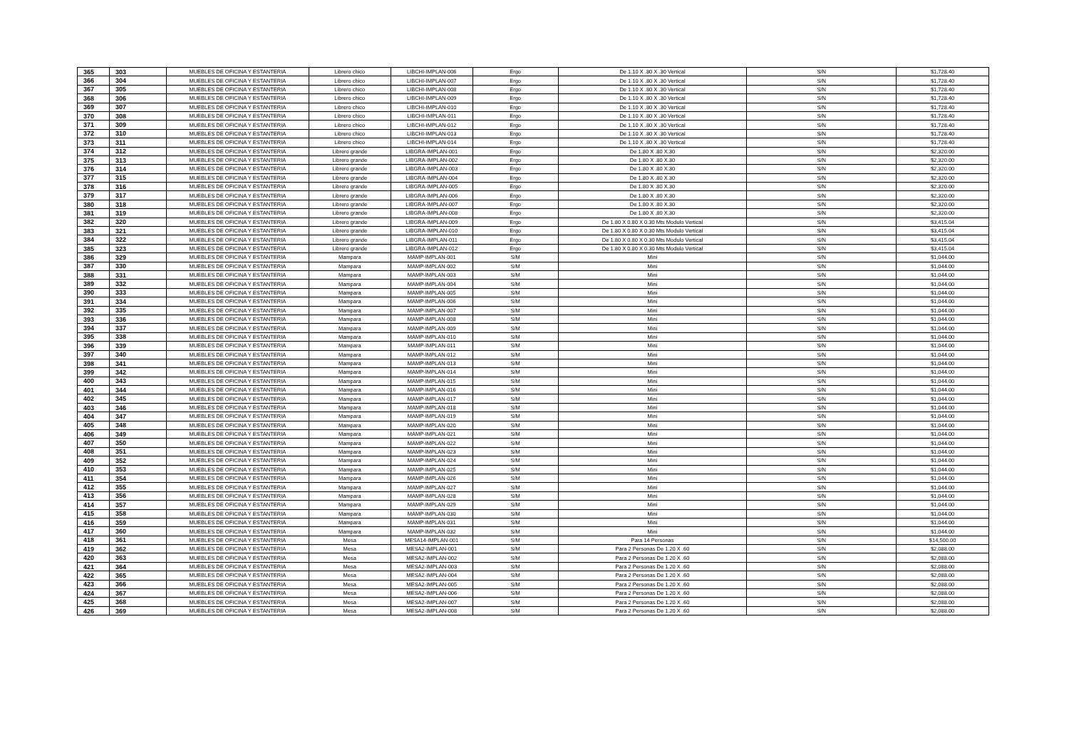| 365 | 303 | MUEBLES DE OFICINA Y ESTANTERIA | Librero chico | LIBCHI-IMPLAN-006 | Ergo | De 1.10 X .80 X .30 Vertical | S/N | $1,728.40 |
| 366 | 304 | MUEBLES DE OFICINA Y ESTANTERIA | Librero chico | LIBCHI-IMPLAN-007 | Ergo | De 1.10 X .80 X .30 Vertical | S/N | $1,728.40 |
| 367 | 305 | MUEBLES DE OFICINA Y ESTANTERIA | Librero chico | LIBCHI-IMPLAN-008 | Ergo | De 1.10 X .80 X .30 Vertical | S/N | $1,728.40 |
| 368 | 306 | MUEBLES DE OFICINA Y ESTANTERIA | Librero chico | LIBCHI-IMPLAN-009 | Ergo | De 1.10 X .80 X .30 Vertical | S/N | $1,728.40 |
| 369 | 307 | MUEBLES DE OFICINA Y ESTANTERIA | Librero chico | LIBCHI-IMPLAN-010 | Ergo | De 1.10 X .80 X .30 Vertical | S/N | $1,728.40 |
| 370 | 308 | MUEBLES DE OFICINA Y ESTANTERIA | Librero chico | LIBCHI-IMPLAN-011 | Ergo | De 1.10 X .80 X .30 Vertical | S/N | $1,728.40 |
| 371 | 309 | MUEBLES DE OFICINA Y ESTANTERIA | Librero chico | LIBCHI-IMPLAN-012 | Ergo | De 1.10 X .80 X .30 Vertical | S/N | $1,728.40 |
| 372 | 310 | MUEBLES DE OFICINA Y ESTANTERIA | Librero chico | LIBCHI-IMPLAN-013 | Ergo | De 1.10 X .80 X .30 Vertical | S/N | $1,728.40 |
| 373 | 311 | MUEBLES DE OFICINA Y ESTANTERIA | Librero chico | LIBCHI-IMPLAN-014 | Ergo | De 1.10 X .80 X .30 Vertical | S/N | $1,728.40 |
| 374 | 312 | MUEBLES DE OFICINA Y ESTANTERIA | Librero grande | LIBGRA-IMPLAN-001 | Ergo | De 1.80 X .80 X.30 | S/N | $2,320.00 |
| 375 | 313 | MUEBLES DE OFICINA Y ESTANTERIA | Librero grande | LIBGRA-IMPLAN-002 | Ergo | De 1.80 X .80 X.30 | S/N | $2,320.00 |
| 376 | 314 | MUEBLES DE OFICINA Y ESTANTERIA | Librero grande | LIBGRA-IMPLAN-003 | Ergo | De 1.80 X .80 X.30 | S/N | $2,320.00 |
| 377 | 315 | MUEBLES DE OFICINA Y ESTANTERIA | Librero grande | LIBGRA-IMPLAN-004 | Ergo | De 1.80 X .80 X.30 | S/N | $2,320.00 |
| 378 | 316 | MUEBLES DE OFICINA Y ESTANTERIA | Librero grande | LIBGRA-IMPLAN-005 | Ergo | De 1.80 X .80 X.30 | S/N | $2,320.00 |
| 379 | 317 | MUEBLES DE OFICINA Y ESTANTERIA | Librero grande | LIBGRA-IMPLAN-006 | Ergo | De 1.80 X .80 X.30 | S/N | $2,320.00 |
| 380 | 318 | MUEBLES DE OFICINA Y ESTANTERIA | Librero grande | LIBGRA-IMPLAN-007 | Ergo | De 1.80 X .80 X.30 | S/N | $2,320.00 |
| 381 | 319 | MUEBLES DE OFICINA Y ESTANTERIA | Librero grande | LIBGRA-IMPLAN-008 | Ergo | De 1.80 X .80 X.30 | S/N | $2,320.00 |
| 382 | 320 | MUEBLES DE OFICINA Y ESTANTERIA | Librero grande | LIBGRA-IMPLAN-009 | Ergo | De 1.80 X 0.80 X 0.30 Mts Modulo Vertical | S/N | $3,415.04 |
| 383 | 321 | MUEBLES DE OFICINA Y ESTANTERIA | Librero grande | LIBGRA-IMPLAN-010 | Ergo | De 1.80 X 0.80 X 0.30 Mts Modulo Vertical | S/N | $3,415.04 |
| 384 | 322 | MUEBLES DE OFICINA Y ESTANTERIA | Librero grande | LIBGRA-IMPLAN-011 | Ergo | De 1.80 X 0.80 X 0.30 Mts Modulo Vertical | S/N | $3,415.04 |
| 385 | 323 | MUEBLES DE OFICINA Y ESTANTERIA | Librero grande | LIBGRA-IMPLAN-012 | Ergo | De 1.80 X 0.80 X 0.30 Mts Modulo Vertical | S/N | $3,415.04 |
| 386 | 329 | MUEBLES DE OFICINA Y ESTANTERIA | Mampara | MAMP-IMPLAN-001 | S/M | Mini | S/N | $1,044.00 |
| 387 | 330 | MUEBLES DE OFICINA Y ESTANTERIA | Mampara | MAMP-IMPLAN-002 | S/M | Mini | S/N | $1,044.00 |
| 388 | 331 | MUEBLES DE OFICINA Y ESTANTERIA | Mampara | MAMP-IMPLAN-003 | S/M | Mini | S/N | $1,044.00 |
| 389 | 332 | MUEBLES DE OFICINA Y ESTANTERIA | Mampara | MAMP-IMPLAN-004 | S/M | Mini | S/N | $1,044.00 |
| 390 | 333 | MUEBLES DE OFICINA Y ESTANTERIA | Mampara | MAMP-IMPLAN-005 | S/M | Mini | S/N | $1,044.00 |
| 391 | 334 | MUEBLES DE OFICINA Y ESTANTERIA | Mampara | MAMP-IMPLAN-006 | S/M | Mini | S/N | $1,044.00 |
| 392 | 335 | MUEBLES DE OFICINA Y ESTANTERIA | Mampara | MAMP-IMPLAN-007 | S/M | Mini | S/N | $1,044.00 |
| 393 | 336 | MUEBLES DE OFICINA Y ESTANTERIA | Mampara | MAMP-IMPLAN-008 | S/M | Mini | S/N | $1,044.00 |
| 394 | 337 | MUEBLES DE OFICINA Y ESTANTERIA | Mampara | MAMP-IMPLAN-009 | S/M | Mini | S/N | $1,044.00 |
| 395 | 338 | MUEBLES DE OFICINA Y ESTANTERIA | Mampara | MAMP-IMPLAN-010 | S/M | Mini | S/N | $1,044.00 |
| 396 | 339 | MUEBLES DE OFICINA Y ESTANTERIA | Mampara | MAMP-IMPLAN-011 | S/M | Mini | S/N | $1,044.00 |
| 397 | 340 | MUEBLES DE OFICINA Y ESTANTERIA | Mampara | MAMP-IMPLAN-012 | S/M | Mini | S/N | $1,044.00 |
| 398 | 341 | MUEBLES DE OFICINA Y ESTANTERIA | Mampara | MAMP-IMPLAN-013 | S/M | Mini | S/N | $1,044.00 |
| 399 | 342 | MUEBLES DE OFICINA Y ESTANTERIA | Mampara | MAMP-IMPLAN-014 | S/M | Mini | S/N | $1,044.00 |
| 400 | 343 | MUEBLES DE OFICINA Y ESTANTERIA | Mampara | MAMP-IMPLAN-015 | S/M | Mini | S/N | $1,044.00 |
| 401 | 344 | MUEBLES DE OFICINA Y ESTANTERIA | Mampara | MAMP-IMPLAN-016 | S/M | Mini | S/N | $1,044.00 |
| 402 | 345 | MUEBLES DE OFICINA Y ESTANTERIA | Mampara | MAMP-IMPLAN-017 | S/M | Mini | S/N | $1,044.00 |
| 403 | 346 | MUEBLES DE OFICINA Y ESTANTERIA | Mampara | MAMP-IMPLAN-018 | S/M | Mini | S/N | $1,044.00 |
| 404 | 347 | MUEBLES DE OFICINA Y ESTANTERIA | Mampara | MAMP-IMPLAN-019 | S/M | Mini | S/N | $1,044.00 |
| 405 | 348 | MUEBLES DE OFICINA Y ESTANTERIA | Mampara | MAMP-IMPLAN-020 | S/M | Mini | S/N | $1,044.00 |
| 406 | 349 | MUEBLES DE OFICINA Y ESTANTERIA | Mampara | MAMP-IMPLAN-021 | S/M | Mini | S/N | $1,044.00 |
| 407 | 350 | MUEBLES DE OFICINA Y ESTANTERIA | Mampara | MAMP-IMPLAN-022 | S/M | Mini | S/N | $1,044.00 |
| 408 | 351 | MUEBLES DE OFICINA Y ESTANTERIA | Mampara | MAMP-IMPLAN-023 | S/M | Mini | S/N | $1,044.00 |
| 409 | 352 | MUEBLES DE OFICINA Y ESTANTERIA | Mampara | MAMP-IMPLAN-024 | S/M | Mini | S/N | $1,044.00 |
| 410 | 353 | MUEBLES DE OFICINA Y ESTANTERIA | Mampara | MAMP-IMPLAN-025 | S/M | Mini | S/N | $1,044.00 |
| 411 | 354 | MUEBLES DE OFICINA Y ESTANTERIA | Mampara | MAMP-IMPLAN-026 | S/M | Mini | S/N | $1,044.00 |
| 412 | 355 | MUEBLES DE OFICINA Y ESTANTERIA | Mampara | MAMP-IMPLAN-027 | S/M | Mini | S/N | $1,044.00 |
| 413 | 356 | MUEBLES DE OFICINA Y ESTANTERIA | Mampara | MAMP-IMPLAN-028 | S/M | Mini | S/N | $1,044.00 |
| 414 | 357 | MUEBLES DE OFICINA Y ESTANTERIA | Mampara | MAMP-IMPLAN-029 | S/M | Mini | S/N | $1,044.00 |
| 415 | 358 | MUEBLES DE OFICINA Y ESTANTERIA | Mampara | MAMP-IMPLAN-030 | S/M | Mini | S/N | $1,044.00 |
| 416 | 359 | MUEBLES DE OFICINA Y ESTANTERIA | Mampara | MAMP-IMPLAN-031 | S/M | Mini | S/N | $1,044.00 |
| 417 | 360 | MUEBLES DE OFICINA Y ESTANTERIA | Mampara | MAMP-IMPLAN-032 | S/M | Mini | S/N | $1,044.00 |
| 418 | 361 | MUEBLES DE OFICINA Y ESTANTERIA | Mesa | MESA14-IMPLAN-001 | S/M | Para 14 Personas | S/N | $14,500.00 |
| 419 | 362 | MUEBLES DE OFICINA Y ESTANTERIA | Mesa | MESA2-IMPLAN-001 | S/M | Para 2 Personas De 1.20 X .60 | S/N | $2,088.00 |
| 420 | 363 | MUEBLES DE OFICINA Y ESTANTERIA | Mesa | MESA2-IMPLAN-002 | S/M | Para 2 Personas De 1.20 X .60 | S/N | $2,088.00 |
| 421 | 364 | MUEBLES DE OFICINA Y ESTANTERIA | Mesa | MESA2-IMPLAN-003 | S/M | Para 2 Personas De 1.20 X .60 | S/N | $2,088.00 |
| 422 | 365 | MUEBLES DE OFICINA Y ESTANTERIA | Mesa | MESA2-IMPLAN-004 | S/M | Para 2 Personas De 1.20 X .60 | S/N | $2,088.00 |
| 423 | 366 | MUEBLES DE OFICINA Y ESTANTERIA | Mesa | MESA2-IMPLAN-005 | S/M | Para 2 Personas De 1.20 X .60 | S/N | $2,088.00 |
| 424 | 367 | MUEBLES DE OFICINA Y ESTANTERIA | Mesa | MESA2-IMPLAN-006 | S/M | Para 2 Personas De 1.20 X .60 | S/N | $2,088.00 |
| 425 | 368 | MUEBLES DE OFICINA Y ESTANTERIA | Mesa | MESA2-IMPLAN-007 | S/M | Para 2 Personas De 1.20 X .60 | S/N | $2,088.00 |
| 426 | 369 | MUEBLES DE OFICINA Y ESTANTERIA | Mesa | MESA2-IMPLAN-008 | S/M | Para 2 Personas De 1.20 X .60 | S/N | $2,088.00 |